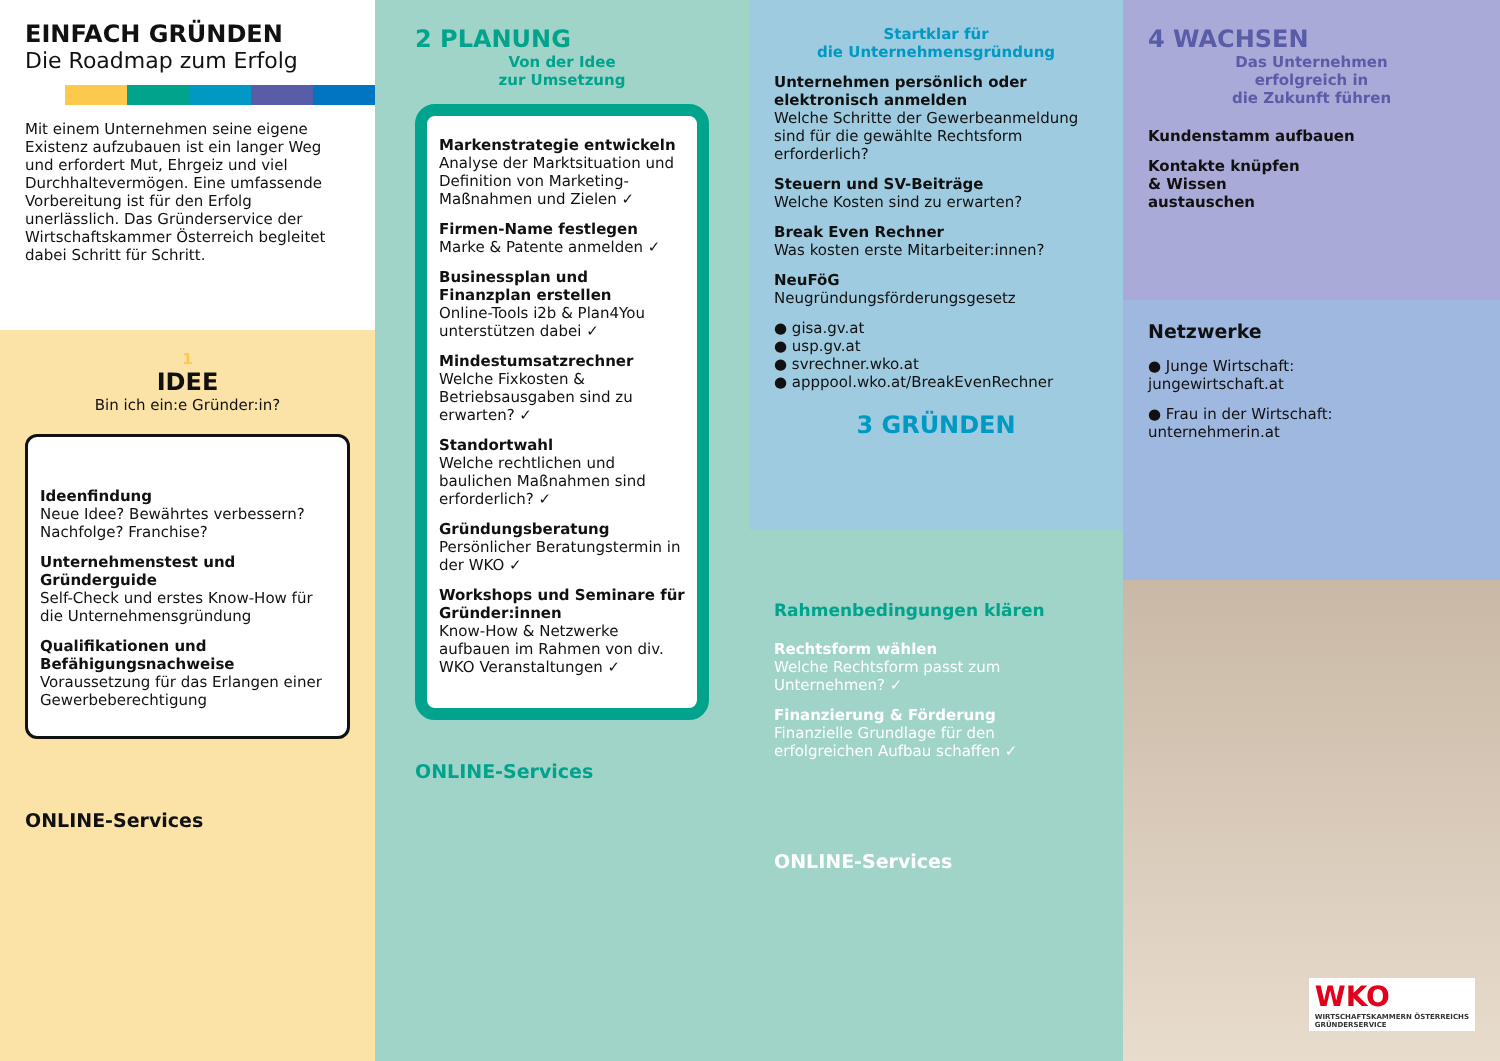EINFACH GRÜNDEN
Die Roadmap zum Erfolg
Mit einem Unternehmen seine eigene Existenz aufzubauen ist ein langer Weg und erfordert Mut, Ehrgeiz und viel Durchhaltevermögen. Eine umfassende Vorbereitung ist für den Erfolg unerlässlich. Das Gründerservice der Wirtschaftskammer Österreich begleitet dabei Schritt für Schritt.
1
IDEE
Bin ich ein:e Gründer:in?
Ideenfindung
Neue Idee? Bewährtes verbessern? Nachfolge? Franchise?
Unternehmenstest und Gründerguide
Self-Check und erstes Know-How für die Unternehmensgründung
Qualifikationen und Befähigungsnachweise
Voraussetzung für das Erlangen einer Gewerbeberechtigung
ONLINE-Services
2 PLANUNG
Von der Idee
zur Umsetzung
Markenstrategie entwickeln
Analyse der Marktsituation und Definition von Marketing-Maßnahmen und Zielen ✓
Firmen-Name festlegen
Marke & Patente anmelden ✓
Businessplan und Finanzplan erstellen
Online-Tools i2b & Plan4You unterstützen dabei ✓
Mindestumsatzrechner
Welche Fixkosten & Betriebsausgaben sind zu erwarten? ✓
Standortwahl
Welche rechtlichen und baulichen Maßnahmen sind erforderlich? ✓
Gründungsberatung
Persönlicher Beratungstermin in der WKO ✓
Workshops und Seminare für Gründer:innen
Know-How & Netzwerke aufbauen im Rahmen von div. WKO Veranstaltungen ✓
ONLINE-Services
Startklar für
die Unternehmensgründung
Unternehmen persönlich oder elektronisch anmelden
Welche Schritte der Gewerbeanmeldung sind für die gewählte Rechtsform erforderlich?
Steuern und SV-Beiträge
Welche Kosten sind zu erwarten?
Break Even Rechner
Was kosten erste Mitarbeiter:innen?
NeuFöG
Neugründungsförderungsgesetz
● gisa.gv.at
● usp.gv.at
● svrechner.wko.at
● apppool.wko.at/BreakEvenRechner
3 GRÜNDEN
Rahmenbedingungen klären
Rechtsform wählen
Welche Rechtsform passt zum Unternehmen? ✓
Finanzierung & Förderung
Finanzielle Grundlage für den erfolgreichen Aufbau schaffen ✓
ONLINE-Services
4 WACHSEN
Das Unternehmen
erfolgreich in
die Zukunft führen
Kundenstamm aufbauen
Kontakte knüpfen
& Wissen
austauschen
Netzwerke
● Junge Wirtschaft:
jungewirtschaft.at
● Frau in der Wirtschaft:
unternehmerin.at
WKO
WIRTSCHAFTSKAMMERN ÖSTERREICHS
GRÜNDERSERVICE